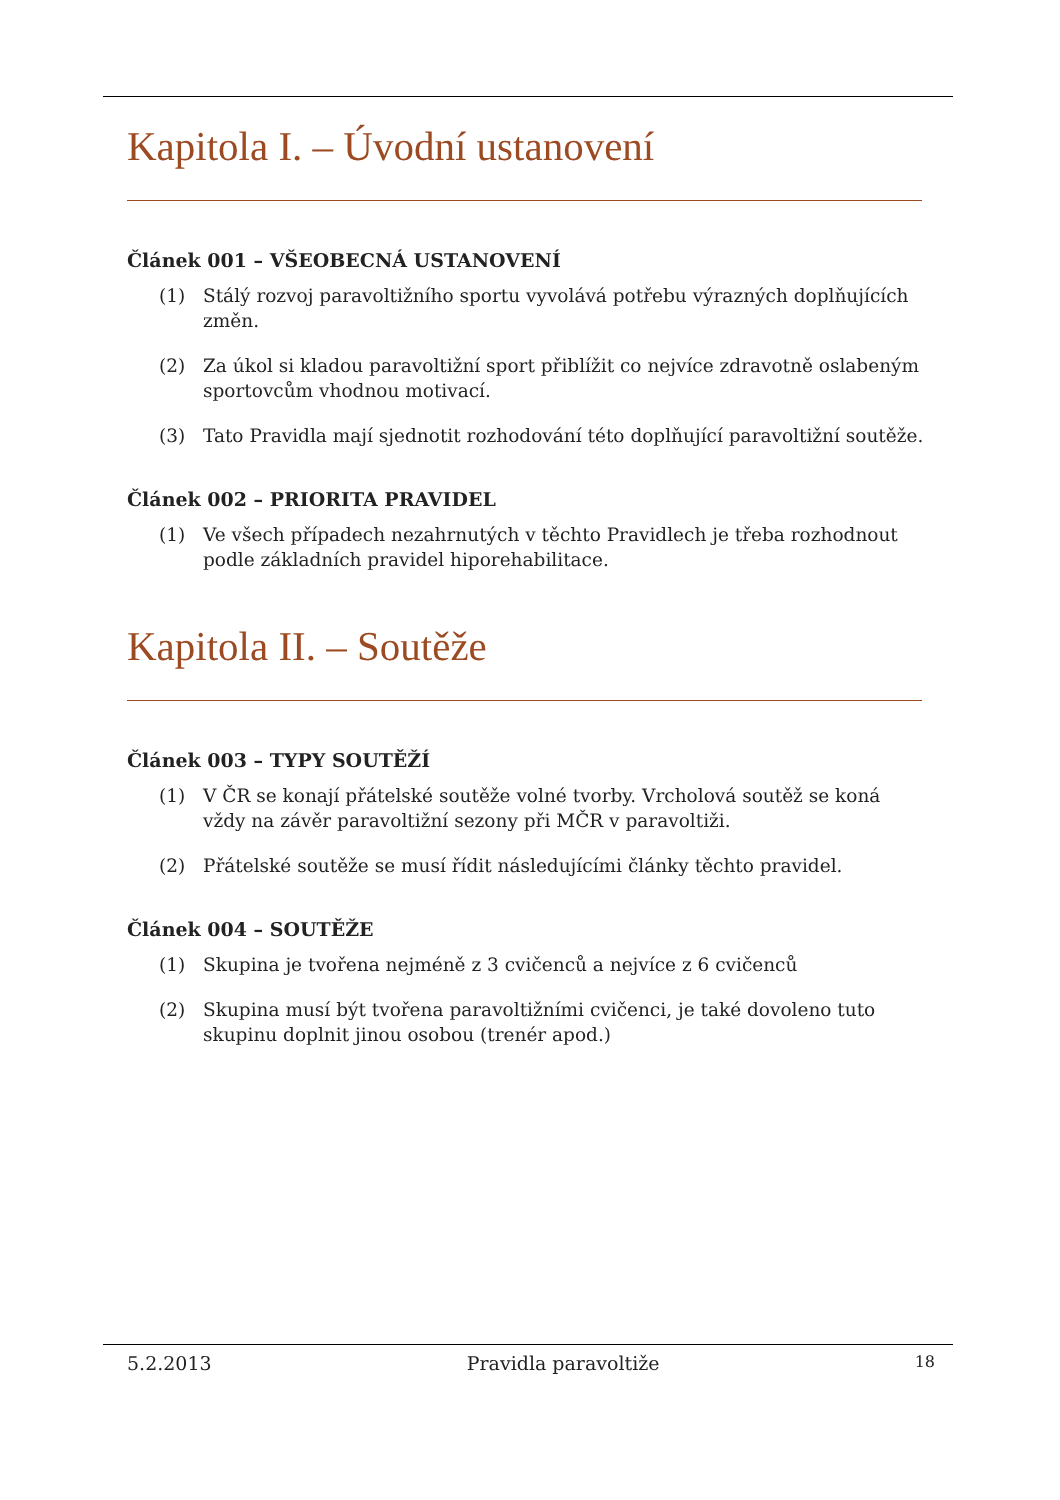Kapitola I. – Úvodní ustanovení
Článek 001 – VŠEOBECNÁ USTANOVENÍ
(1) Stálý rozvoj paravoltižního sportu vyvolává potřebu výrazných doplňujících změn.
(2) Za úkol si kladou paravoltižní sport přiblížit co nejvíce zdravotně oslabeným sportovcům vhodnou motivací.
(3) Tato Pravidla mají sjednotit rozhodování této doplňující paravoltižní soutěže.
Článek 002 – PRIORITA PRAVIDEL
(1) Ve všech případech nezahrnutých v těchto Pravidlech je třeba rozhodnout podle základních pravidel hiporehabilitace.
Kapitola II. – Soutěže
Článek 003 – TYPY SOUTĚŽÍ
(1) V ČR se konají přátelské soutěže volné tvorby. Vrcholová soutěž se koná vždy na závěr paravoltižní sezony při MČR v paravoltiži.
(2) Přátelské soutěže se musí řídit následujícími články těchto pravidel.
Článek 004 – SOUTĚŽE
(1) Skupina je tvořena nejméně z 3 cvičenců a nejvíce z 6 cvičenců
(2) Skupina musí být tvořena paravoltižními cvičenci, je také dovoleno tuto skupinu doplnit jinou osobou (trenér apod.)
5.2.2013 Pravidla paravoltiže 18